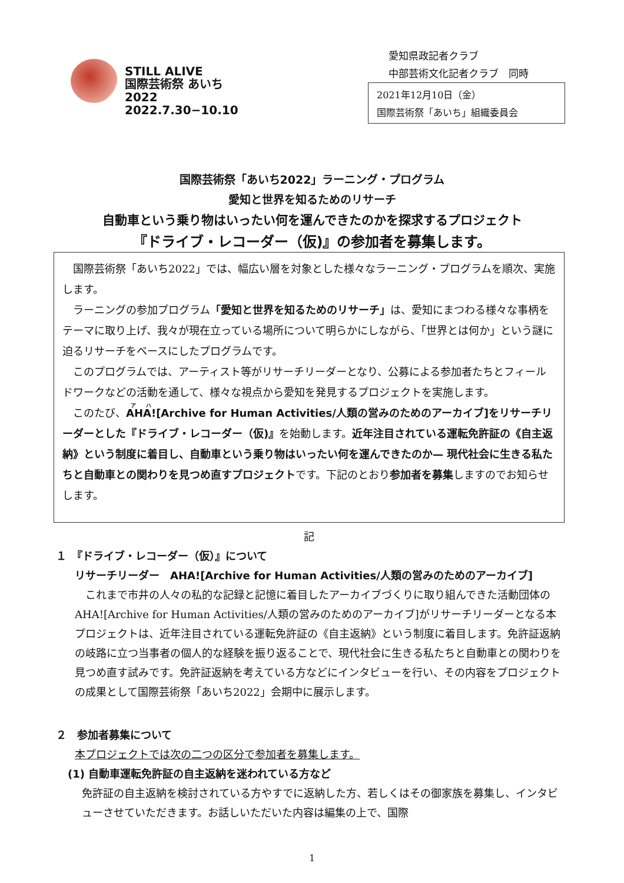STILL ALIVE
国際芸術祭 あいち2022
2022.7.30−10.10
愛知県政記者クラブ
中部芸術文化記者クラブ　同時
2021年12月10日（金）
国際芸術祭「あいち」組織委員会
国際芸術祭「あいち2022」ラーニング・プログラム
愛知と世界を知るためのリサーチ
自動車という乗り物はいったい何を運んできたのかを探求するプロジェクト
『ドライブ・レコーダー（仮)』の参加者を募集します。
国際芸術祭「あいち2022」では、幅広い層を対象とした様々なラーニング・プログラムを順次、実施します。
ラーニングの参加プログラム「愛知と世界を知るためのリサーチ」は、愛知にまつわる様々な事柄をテーマに取り上げ、我々が現在立っている場所について明らかにしながら、「世界とは何か」という謎に迫るリサーチをベースにしたプログラムです。
このプログラムでは、アーティスト等がリサーチリーダーとなり、公募による参加者たちとフィールドワークなどの活動を通して、様々な視点から愛知を発見するプロジェクトを実施します。
このたび、AHA![Archive for Human Activities/人類の営みのためのアーカイブ]をリサーチリーダーとした『ドライブ・レコーダー（仮)』を始動します。近年注目されている運転免許証の《自主返納》という制度に着目し、自動車という乗り物はいったい何を運んできたのか— 現代社会に生きる私たちと自動車との関わりを見つめ直すプロジェクトです。下記のとおり参加者を募集しますのでお知らせします。
記
１　『ドライブ・レコーダー（仮）』について
リサーチリーダー　AHA![Archive for Human Activities/人類の営みのためのアーカイブ]
これまで市井の人々の私的な記録と記憶に着目したアーカイブづくりに取り組んできた活動団体のAHA![Archive for Human Activities/人類の営みのためのアーカイブ]がリサーチリーダーとなる本プロジェクトは、近年注目されている運転免許証の《自主返納》という制度に着目します。免許証返納の岐路に立つ当事者の個人的な経験を振り返ることで、現代社会に生きる私たちと自動車との関わりを見つめ直す試みです。免許証返納を考えている方などにインタビューを行い、その内容をプロジェクトの成果として国際芸術祭「あいち2022」会期中に展示します。
２　参加者募集について
本プロジェクトでは次の二つの区分で参加者を募集します。
(1) 自動車運転免許証の自主返納を迷われている方など
免許証の自主返納を検討されている方やすでに返納した方、若しくはその御家族を募集し、インタビューさせていただきます。お話しいただいた内容は編集の上で、国際
1